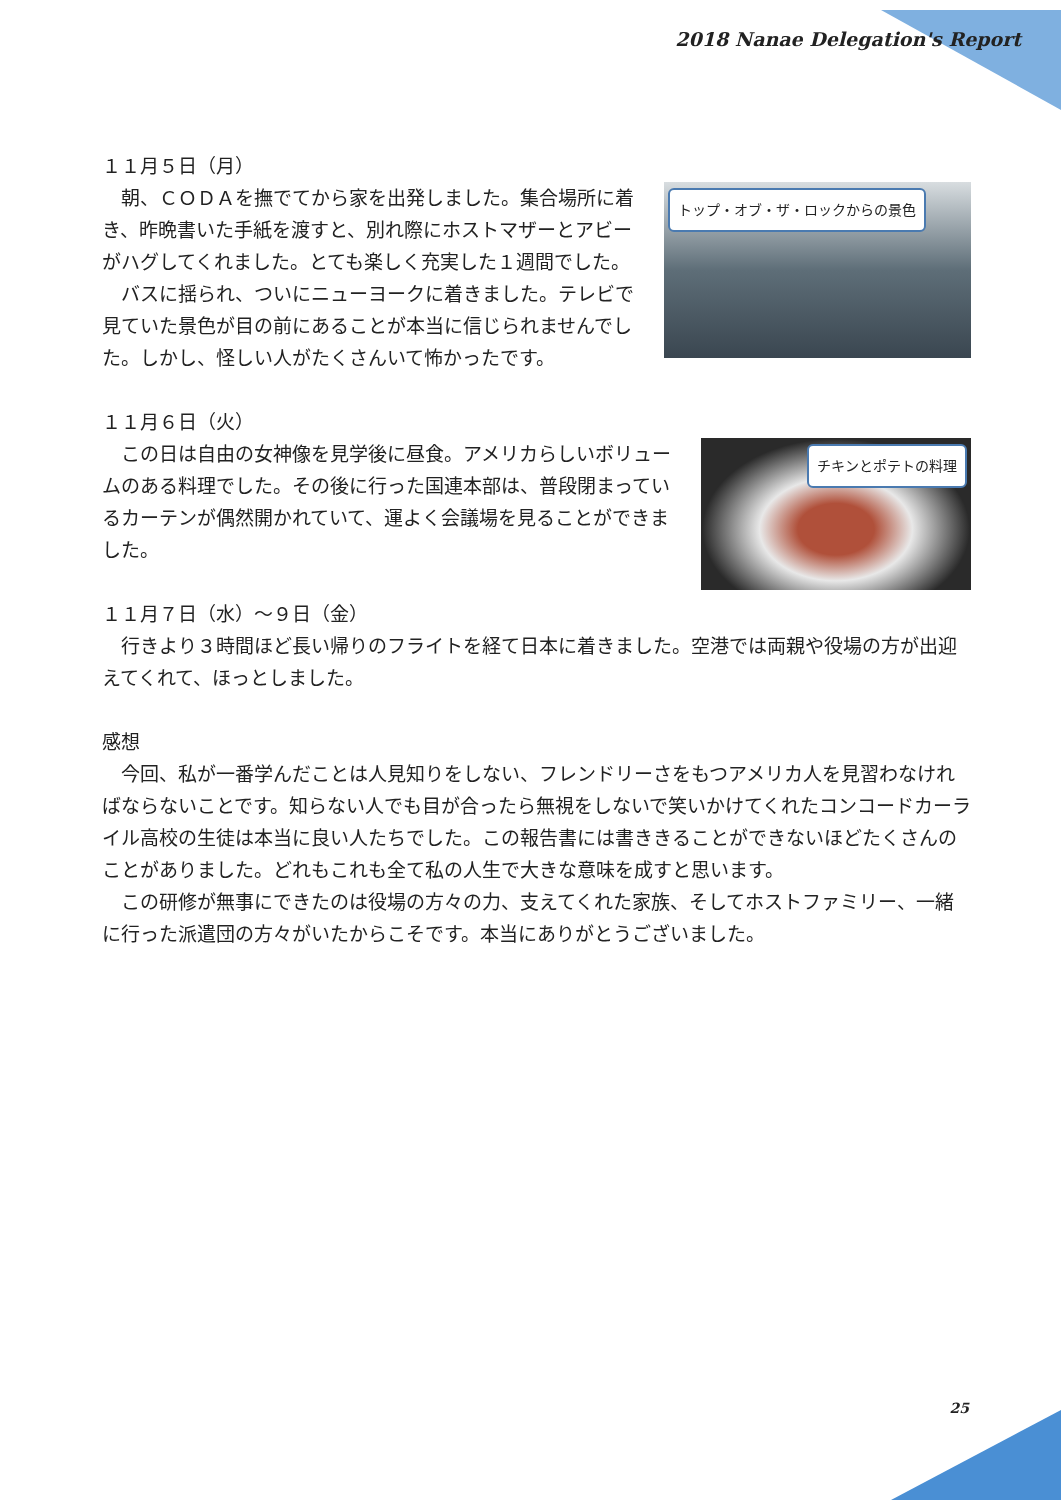2018 Nanae Delegation's Report
１１月５日（月）
トップ・オブ・ザ・ロックからの景色
　朝、ＣＯＤＡを撫でてから家を出発しました。集合場所に着き、昨晩書いた手紙を渡すと、別れ際にホストマザーとアビーがハグしてくれました。とても楽しく充実した１週間でした。
　バスに揺られ、ついにニューヨークに着きました。テレビで見ていた景色が目の前にあることが本当に信じられませんでした。しかし、怪しい人がたくさんいて怖かったです。
１１月６日（火）
チキンとポテトの料理
　この日は自由の女神像を見学後に昼食。アメリカらしいボリュームのある料理でした。その後に行った国連本部は、普段閉まっているカーテンが偶然開かれていて、運よく会議場を見ることができました。
１１月７日（水）～９日（金）
　行きより３時間ほど長い帰りのフライトを経て日本に着きました。空港では両親や役場の方が出迎えてくれて、ほっとしました。
感想
　今回、私が一番学んだことは人見知りをしない、フレンドリーさをもつアメリカ人を見習わなければならないことです。知らない人でも目が合ったら無視をしないで笑いかけてくれたコンコードカーライル高校の生徒は本当に良い人たちでした。この報告書には書ききることができないほどたくさんのことがありました。どれもこれも全て私の人生で大きな意味を成すと思います。
　この研修が無事にできたのは役場の方々の力、支えてくれた家族、そしてホストファミリー、一緒に行った派遣団の方々がいたからこそです。本当にありがとうございました。
25